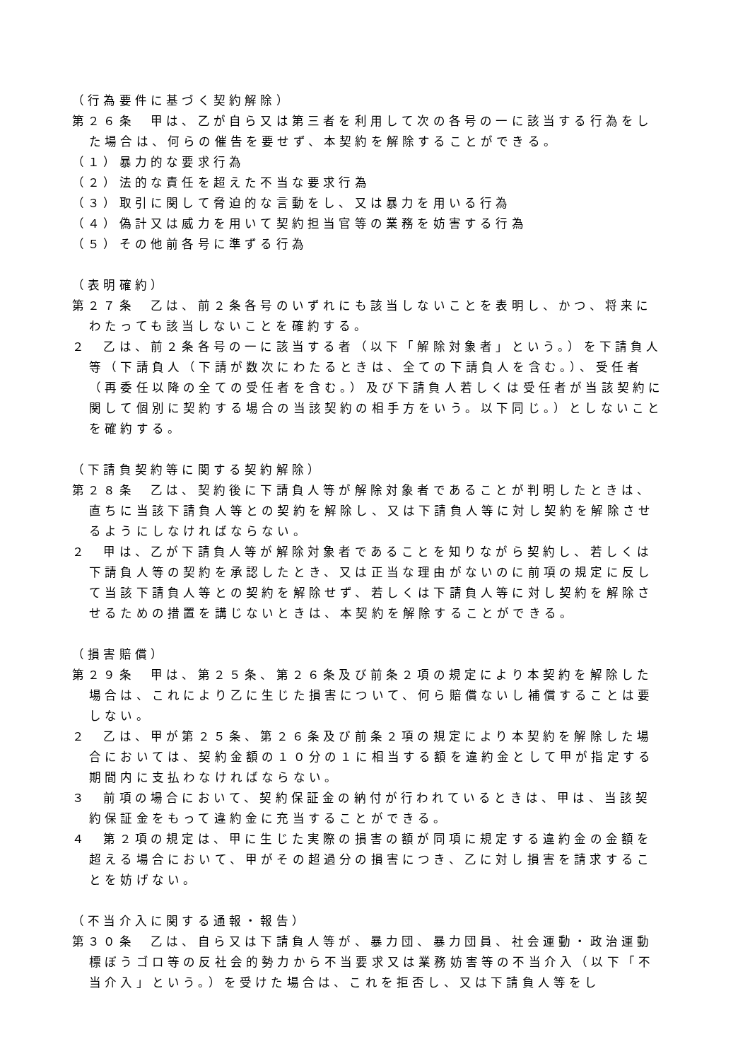（行為要件に基づく契約解除）
第２６条　甲は、乙が自ら又は第三者を利用して次の各号の一に該当する行為をした場合は、何らの催告を要せず、本契約を解除することができる。
（１）暴力的な要求行為
（２）法的な責任を超えた不当な要求行為
（３）取引に関して脅迫的な言動をし、又は暴力を用いる行為
（４）偽計又は威力を用いて契約担当官等の業務を妨害する行為
（５）その他前各号に準ずる行為
（表明確約）
第２７条　乙は、前２条各号のいずれにも該当しないことを表明し、かつ、将来にわたっても該当しないことを確約する。
２　乙は、前２条各号の一に該当する者（以下「解除対象者」という。）を下請負人等（下請負人（下請が数次にわたるときは、全ての下請負人を含む。）、受任者（再委任以降の全ての受任者を含む。）及び下請負人若しくは受任者が当該契約に関して個別に契約する場合の当該契約の相手方をいう。以下同じ。）としないことを確約する。
（下請負契約等に関する契約解除）
第２８条　乙は、契約後に下請負人等が解除対象者であることが判明したときは、直ちに当該下請負人等との契約を解除し、又は下請負人等に対し契約を解除させるようにしなければならない。
２　甲は、乙が下請負人等が解除対象者であることを知りながら契約し、若しくは下請負人等の契約を承認したとき、又は正当な理由がないのに前項の規定に反して当該下請負人等との契約を解除せず、若しくは下請負人等に対し契約を解除させるための措置を講じないときは、本契約を解除することができる。
（損害賠償）
第２９条　甲は、第２５条、第２６条及び前条２項の規定により本契約を解除した場合は、これにより乙に生じた損害について、何ら賠償ないし補償することは要しない。
２　乙は、甲が第２５条、第２６条及び前条２項の規定により本契約を解除した場合においては、契約金額の１０分の１に相当する額を違約金として甲が指定する期間内に支払わなければならない。
３　前項の場合において、契約保証金の納付が行われているときは、甲は、当該契約保証金をもって違約金に充当することができる。
４　第２項の規定は、甲に生じた実際の損害の額が同項に規定する違約金の金額を超える場合において、甲がその超過分の損害につき、乙に対し損害を請求することを妨げない。
（不当介入に関する通報・報告）
第３０条　乙は、自ら又は下請負人等が、暴力団、暴力団員、社会運動・政治運動標ぼうゴロ等の反社会的勢力から不当要求又は業務妨害等の不当介入（以下「不当介入」という。）を受けた場合は、これを拒否し、又は下請負人等をし